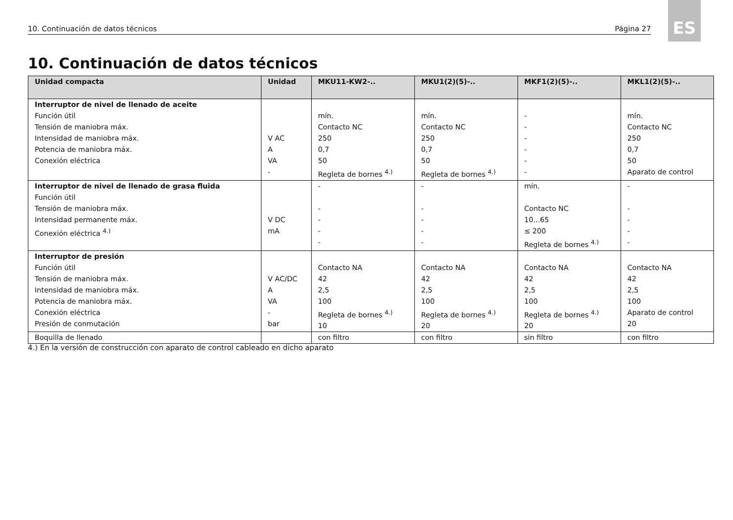10. Continuación de datos técnicos Página 27
ES
10. Continuación de datos técnicos
| Unidad compacta | Unidad | MKU11-KW2-.. | MKU1(2)(5)-.. | MKF1(2)(5)-.. | MKL1(2)(5)-.. |
| --- | --- | --- | --- | --- | --- |
| Interruptor de nivel de llenado de aceite Función útil Tensión de maniobra máx. Intensidad de maniobra máx. Potencia de maniobra máx. Conexión eléctrica | V AC A VA - | mín. Contacto NC 250 0,7 50 Regleta de bornes <sup>4.)</sup> | mín. Contacto NC 250 0,7 50 Regleta de bornes <sup>4.)</sup> | - - - - - - | mín. Contacto NC 250 0,7 50 Aparato de control |
| Interruptor de nivel de llenado de grasa fluida Función útil Tensión de maniobra máx. Intensidad permanente máx. Conexión eléctrica <sup>4.)</sup> | V DC mA | - - - - - | - - - - - | mín. Contacto NC 10...65 ≤ 200 Regleta de bornes <sup>4.)</sup> | - - - - - |
| Interruptor de presión Función útil Tensión de maniobra máx. Intensidad de maniobra máx. Potencia de maniobra máx. Conexión eléctrica Presión de conmutación | V AC/DC A VA - bar | Contacto NA 42 2,5 100 Regleta de bornes <sup>4.)</sup> 10 | Contacto NA 42 2,5 100 Regleta de bornes <sup>4.)</sup> 20 | Contacto NA 42 2,5 100 Regleta de bornes <sup>4.)</sup> 20 | Contacto NA 42 2,5 100 Aparato de control 20 |
| Boquilla de llenado | | con filtro | con filtro | sin filtro | con filtro |
4.) En la versión de construcción con aparato de control cableado en dicho aparato